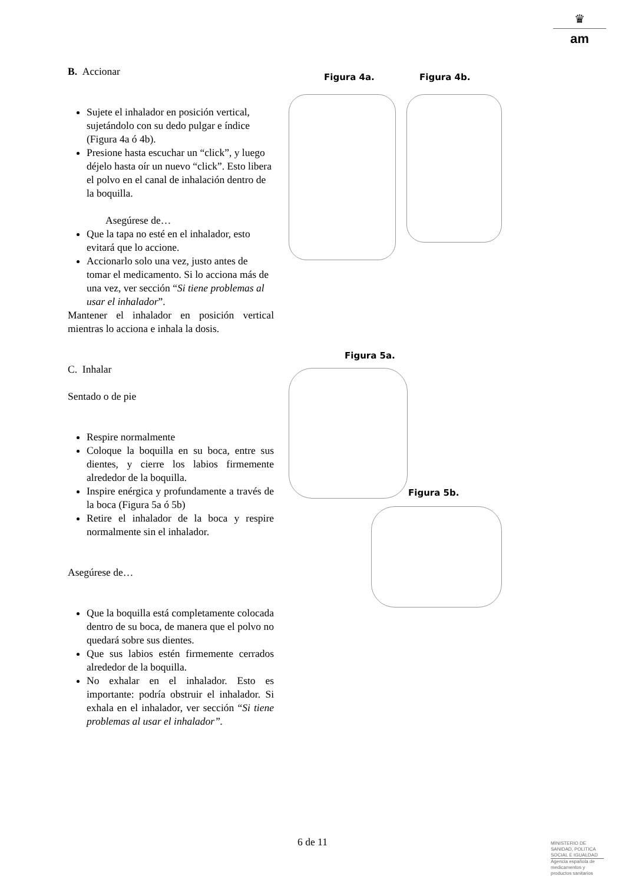♛
am
B. Accionar
Sujete el inhalador en posición vertical, sujetándolo con su dedo pulgar e índice (Figura 4a ó 4b).
Presione hasta escuchar un “click”, y luego déjelo hasta oír un nuevo “click”. Esto libera el polvo en el canal de inhalación dentro de la boquilla.
Asegúrese de…
Que la tapa no esté en el inhalador, esto evitará que lo accione.
Accionarlo solo una vez, justo antes de tomar el medicamento. Si lo acciona más de una vez, ver sección “Si tiene problemas al usar el inhalador”.
Mantener el inhalador en posición vertical mientras lo acciona e inhala la dosis.
C. Inhalar
Sentado o de pie
Respire normalmente
Coloque la boquilla en su boca, entre sus dientes, y cierre los labios firmemente alrededor de la boquilla.
Inspire enérgica y profundamente a través de la boca (Figura 5a ó 5b)
Retire el inhalador de la boca y respire normalmente sin el inhalador.
Asegúrese de…
Que la boquilla está completamente colocada dentro de su boca, de manera que el polvo no quedará sobre sus dientes.
Que sus labios estén firmemente cerrados alrededor de la boquilla.
No exhalar en el inhalador. Esto es importante: podría obstruir el inhalador. Si exhala en el inhalador, ver sección “Si tiene problemas al usar el inhalador”.
Figura 4a. Figura 4b.
Figura 5a.
Figura 5b.
6 de 11
MINISTERIO DE SANIDAD, POLITICA SOCIAL E IGUALDAD
Agencia española de medicamentos y productos sanitarios